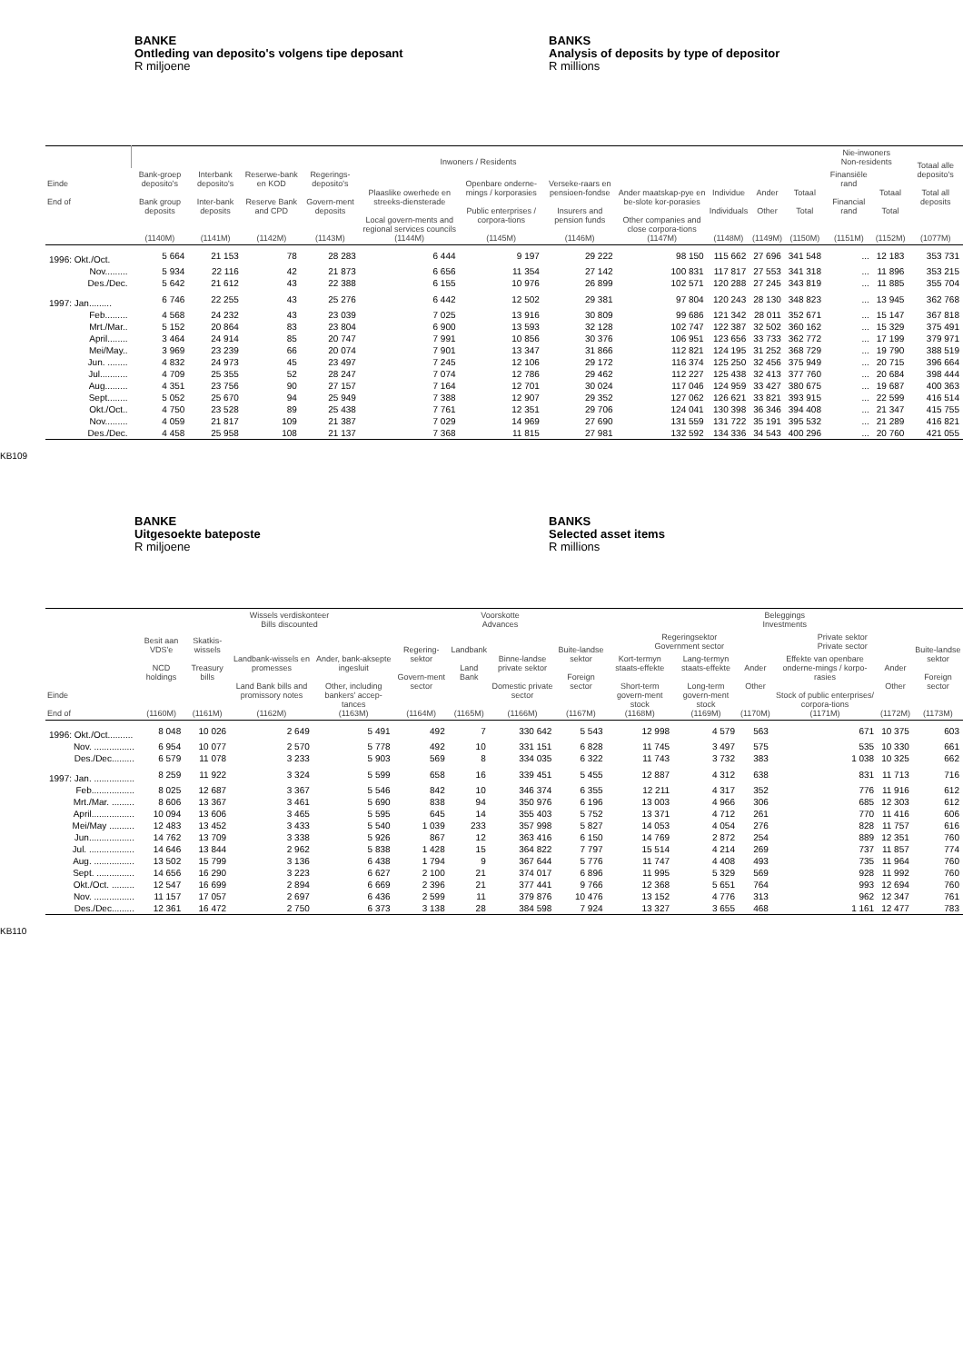BANKE
Ontleding van deposito's volgens tipe deposant
R miljoene
BANKS
Analysis of deposits by type of depositor
R millions
| Einde End of | Inwoners / Residents | | | | | | | | | | | Nie-inwoners Non-residents | | Totaal alle deposito's Total all deposits (1077M) |
| --- | --- | --- | --- | --- | --- | --- | --- | --- | --- | --- | --- | --- | --- | --- |
| | Bank-groep deposito's Bank group deposits (1140M) | Interbank deposito's Inter-bank deposits (1141M) | Reserwe-bank en KOD Reserve Bank and CPD (1142M) | Regerings-deposito's Govern-ment deposits (1143M) | Plaaslike owerhede en streeks-diensterade Local govern-ments and regional services councils (1144M) | Openbare onderne-mings / korporasies Public enterprises / corpora-tions (1145M) | Verseke-raars en pensioen-fondse Insurers and pension funds (1146M) | Ander maatskap-pye en be-slote kor-porasies Other companies and close corpora-tions (1147M) | Individue Individuals (1148M) | Ander Other (1149M) | Totaal Total (1150M) | Finansiële rand Financial rand (1151M) | Totaal Total (1152M) | |
| 1996: Okt./Oct. | 5 664 | 21 153 | 78 | 28 283 | 6 444 | 9 197 | 29 222 | 98 150 | 115 662 | 27 696 | 341 548 | ... | 12 183 | 353 731 |
| Nov......... | 5 934 | 22 116 | 42 | 21 873 | 6 656 | 11 354 | 27 142 | 100 831 | 117 817 | 27 553 | 341 318 | ... | 11 896 | 353 215 |
| Des./Dec. | 5 642 | 21 612 | 43 | 22 388 | 6 155 | 10 976 | 26 899 | 102 571 | 120 288 | 27 245 | 343 819 | ... | 11 885 | 355 704 |
| 1997: Jan......... | 6 746 | 22 255 | 43 | 25 276 | 6 442 | 12 502 | 29 381 | 97 804 | 120 243 | 28 130 | 348 823 | ... | 13 945 | 362 768 |
| Feb......... | 4 568 | 24 232 | 43 | 23 039 | 7 025 | 13 916 | 30 809 | 99 686 | 121 342 | 28 011 | 352 671 | ... | 15 147 | 367 818 |
| Mrt./Mar.. | 5 152 | 20 864 | 83 | 23 804 | 6 900 | 13 593 | 32 128 | 102 747 | 122 387 | 32 502 | 360 162 | ... | 15 329 | 375 491 |
| April........ | 3 464 | 24 914 | 85 | 20 747 | 7 991 | 10 856 | 30 376 | 106 951 | 123 656 | 33 733 | 362 772 | ... | 17 199 | 379 971 |
| Mei/May.. | 3 969 | 23 239 | 66 | 20 074 | 7 901 | 13 347 | 31 866 | 112 821 | 124 195 | 31 252 | 368 729 | ... | 19 790 | 388 519 |
| Jun. ........ | 4 832 | 24 973 | 45 | 23 497 | 7 245 | 12 106 | 29 172 | 116 374 | 125 250 | 32 456 | 375 949 | ... | 20 715 | 396 664 |
| Jul........... | 4 709 | 25 355 | 52 | 28 247 | 7 074 | 12 786 | 29 462 | 112 227 | 125 438 | 32 413 | 377 760 | ... | 20 684 | 398 444 |
| Aug......... | 4 351 | 23 756 | 90 | 27 157 | 7 164 | 12 701 | 30 024 | 117 046 | 124 959 | 33 427 | 380 675 | ... | 19 687 | 400 363 |
| Sept........ | 5 052 | 25 670 | 94 | 25 949 | 7 388 | 12 907 | 29 352 | 127 062 | 126 621 | 33 821 | 393 915 | ... | 22 599 | 416 514 |
| Okt./Oct.. | 4 750 | 23 528 | 89 | 25 438 | 7 761 | 12 351 | 29 706 | 124 041 | 130 398 | 36 346 | 394 408 | ... | 21 347 | 415 755 |
| Nov......... | 4 059 | 21 817 | 109 | 21 387 | 7 029 | 14 969 | 27 690 | 131 559 | 131 722 | 35 191 | 395 532 | ... | 21 289 | 416 821 |
| Des./Dec. | 4 458 | 25 958 | 108 | 21 137 | 7 368 | 11 815 | 27 981 | 132 592 | 134 336 | 34 543 | 400 296 | ... | 20 760 | 421 055 |
KB109
BANKE
Uitgesoekte bateposte
R miljoene
BANKS
Selected asset items
R millions
| Einde End of | Besit aan VDS'e NCD holdings (1160M) | Wissels verdiskonteer Bills discounted | | | Voorskotte Advances | | | | Beleggings Investments | | | | | |
| --- | --- | --- | --- | --- | --- | --- | --- | --- | --- | --- | --- | --- | --- | --- |
| | | Skatkis-wissels Treasury bills (1161M) | Landbank-wissels en promesses Land Bank bills and promissory notes (1162M) | Ander, bank-aksepte ingesluit Other, including bankers' accep-tances (1163M) | Regering-sektor Govern-ment sector (1164M) | Landbank Land Bank (1165M) | Binne-landse private sektor Domestic private sector (1166M) | Buite-landse sektor Foreign sector (1167M) | Regeringsektor Government sector | | | Private sektor Private sector | | Buite-landse sektor Foreign sector (1173M) |
| | | | | | | | | | Kort-termyn staats-effekte Short-term govern-ment stock (1168M) | Lang-termyn staats-effekte Long-term govern-ment stock (1169M) | Ander Other (1170M) | Effekte van openbare onderne-mings / korpo-rasies Stock of public enterprises/ corpora-tions (1171M) | Ander Other (1172M) | |
| 1996: Okt./Oct.......... | 8 048 | 10 026 | 2 649 | 5 491 | 492 | 7 | 330 642 | 5 543 | 12 998 | 4 579 | 563 | 671 | 10 375 | 603 |
| Nov. ................ | 6 954 | 10 077 | 2 570 | 5 778 | 492 | 10 | 331 151 | 6 828 | 11 745 | 3 497 | 575 | 535 | 10 330 | 661 |
| Des./Dec......... | 6 579 | 11 078 | 3 233 | 5 903 | 569 | 8 | 334 035 | 6 322 | 11 743 | 3 732 | 383 | 1 038 | 10 325 | 662 |
| 1997: Jan. ................ | 8 259 | 11 922 | 3 324 | 5 599 | 658 | 16 | 339 451 | 5 455 | 12 887 | 4 312 | 638 | 831 | 11 713 | 716 |
| Feb................. | 8 025 | 12 687 | 3 367 | 5 546 | 842 | 10 | 346 374 | 6 355 | 12 211 | 4 317 | 352 | 776 | 11 916 | 612 |
| Mrt./Mar. ......... | 8 606 | 13 367 | 3 461 | 5 690 | 838 | 94 | 350 976 | 6 196 | 13 003 | 4 966 | 306 | 685 | 12 303 | 612 |
| April................. | 10 094 | 13 606 | 3 465 | 5 595 | 645 | 14 | 355 403 | 5 752 | 13 371 | 4 712 | 261 | 770 | 11 416 | 606 |
| Mei/May .......... | 12 483 | 13 452 | 3 433 | 5 540 | 1 039 | 233 | 357 998 | 5 827 | 14 053 | 4 054 | 276 | 828 | 11 757 | 616 |
| Jun.................. | 14 762 | 13 709 | 3 338 | 5 926 | 867 | 12 | 363 416 | 6 150 | 14 769 | 2 872 | 254 | 889 | 12 351 | 760 |
| Jul. .................. | 14 646 | 13 844 | 2 962 | 5 838 | 1 428 | 15 | 364 822 | 7 797 | 15 514 | 4 214 | 269 | 737 | 11 857 | 774 |
| Aug. ................ | 13 502 | 15 799 | 3 136 | 6 438 | 1 794 | 9 | 367 644 | 5 776 | 11 747 | 4 408 | 493 | 735 | 11 964 | 760 |
| Sept. ............... | 14 656 | 16 290 | 3 223 | 6 627 | 2 100 | 21 | 374 017 | 6 896 | 11 995 | 5 329 | 569 | 928 | 11 992 | 760 |
| Okt./Oct. ......... | 12 547 | 16 699 | 2 894 | 6 669 | 2 396 | 21 | 377 441 | 9 766 | 12 368 | 5 651 | 764 | 993 | 12 694 | 760 |
| Nov. ................ | 11 157 | 17 057 | 2 697 | 6 436 | 2 599 | 11 | 379 876 | 10 476 | 13 152 | 4 776 | 313 | 962 | 12 347 | 761 |
| Des./Dec......... | 12 361 | 16 472 | 2 750 | 6 373 | 3 138 | 28 | 384 598 | 7 924 | 13 327 | 3 655 | 468 | 1 161 | 12 477 | 783 |
KB110